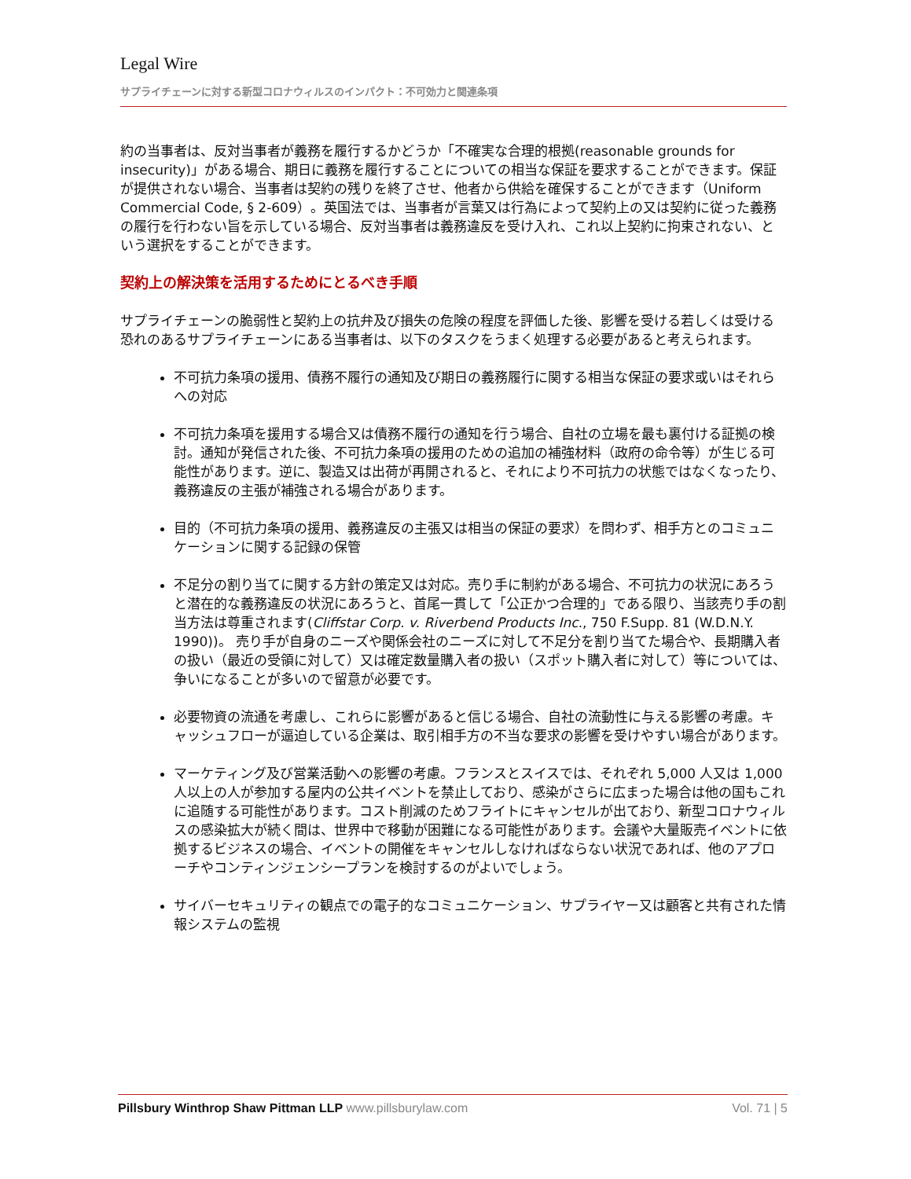Legal Wire
サプライチェーンに対する新型コロナウィルスのインパクト：不可効力と関連条項
約の当事者は、反対当事者が義務を履行するかどうか「不確実な合理的根拠(reasonable grounds for insecurity)」がある場合、期日に義務を履行することについての相当な保証を要求することができます。保証が提供されない場合、当事者は契約の残りを終了させ、他者から供給を確保することができます（Uniform Commercial Code, § 2-609）。英国法では、当事者が言葉又は行為によって契約上の又は契約に従った義務の履行を行わない旨を示している場合、反対当事者は義務違反を受け入れ、これ以上契約に拘束されない、という選択をすることができます。
契約上の解決策を活用するためにとるべき手順
サプライチェーンの脆弱性と契約上の抗弁及び損失の危険の程度を評価した後、影響を受ける若しくは受ける恐れのあるサプライチェーンにある当事者は、以下のタスクをうまく処理する必要があると考えられます。
不可抗力条項の援用、債務不履行の通知及び期日の義務履行に関する相当な保証の要求或いはそれらへの対応
不可抗力条項を援用する場合又は債務不履行の通知を行う場合、自社の立場を最も裏付ける証拠の検討。通知が発信された後、不可抗力条項の援用のための追加の補強材料（政府の命令等）が生じる可能性があります。逆に、製造又は出荷が再開されると、それにより不可抗力の状態ではなくなったり、義務違反の主張が補強される場合があります。
目的（不可抗力条項の援用、義務違反の主張又は相当の保証の要求）を問わず、相手方とのコミュニケーションに関する記録の保管
不足分の割り当てに関する方針の策定又は対応。売り手に制約がある場合、不可抗力の状況にあろうと潜在的な義務違反の状況にあろうと、首尾一貫して「公正かつ合理的」である限り、当該売り手の割当方法は尊重されます(Cliffstar Corp. v. Riverbend Products Inc., 750 F.Supp. 81 (W.D.N.Y. 1990))。 売り手が自身のニーズや関係会社のニーズに対して不足分を割り当てた場合や、長期購入者の扱い（最近の受領に対して）又は確定数量購入者の扱い（スポット購入者に対して）等については、争いになることが多いので留意が必要です。
必要物資の流通を考慮し、これらに影響があると信じる場合、自社の流動性に与える影響の考慮。キャッシュフローが逼迫している企業は、取引相手方の不当な要求の影響を受けやすい場合があります。
マーケティング及び営業活動への影響の考慮。フランスとスイスでは、それぞれ 5,000 人又は 1,000 人以上の人が参加する屋内の公共イベントを禁止しており、感染がさらに広まった場合は他の国もこれに追随する可能性があります。コスト削減のためフライトにキャンセルが出ており、新型コロナウィルスの感染拡大が続く間は、世界中で移動が困難になる可能性があります。会議や大量販売イベントに依拠するビジネスの場合、イベントの開催をキャンセルしなければならない状況であれば、他のアプローチやコンティンジェンシープランを検討するのがよいでしょう。
サイバーセキュリティの観点での電子的なコミュニケーション、サプライヤー又は顧客と共有された情報システムの監視
Pillsbury Winthrop Shaw Pittman LLP www.pillsburylaw.com
Vol. 71 | 5